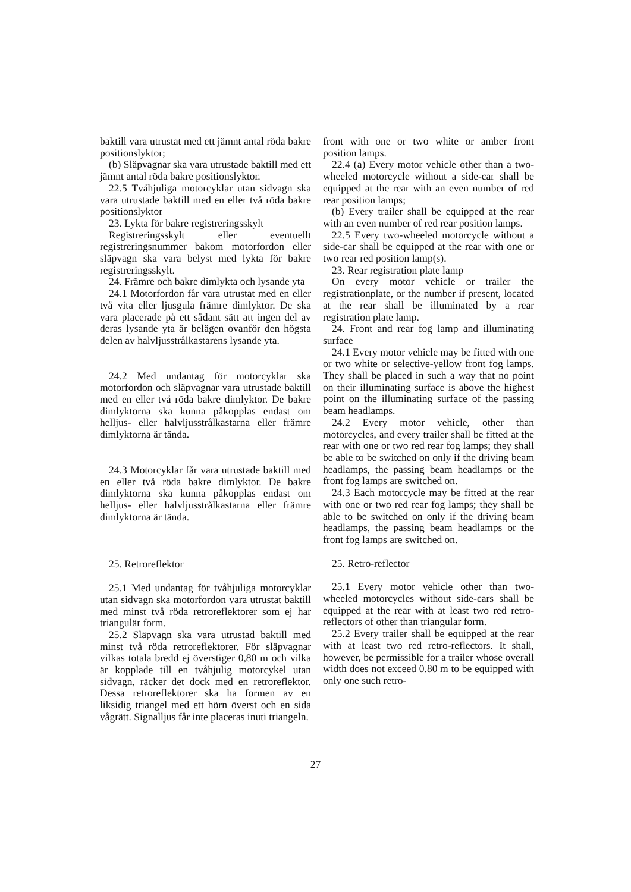baktill vara utrustat med ett jämnt antal röda bakre positionslyktor;
(b) Släpvagnar ska vara utrustade baktill med ett jämnt antal röda bakre positionslyktor.
22.5 Tvåhjuliga motorcyklar utan sidvagn ska vara utrustade baktill med en eller två röda bakre positionslyktor
23. Lykta för bakre registreringsskylt
Registreringsskylt eller eventuellt registreringsnummer bakom motorfordon eller släpvagn ska vara belyst med lykta för bakre registreringsskylt.
24. Främre och bakre dimlykta och lysande yta
24.1 Motorfordon får vara utrustat med en eller två vita eller ljusgula främre dimlyktor. De ska vara placerade på ett sådant sätt att ingen del av deras lysande yta är belägen ovanför den högsta delen av halvljusstrålkastarens lysande yta.
24.2 Med undantag för motorcyklar ska motorfordon och släpvagnar vara utrustade baktill med en eller två röda bakre dimlyktor. De bakre dimlyktorna ska kunna påkopplas endast om helljus- eller halvljusstrålkastarna eller främre dimlyktorna är tända.
24.3 Motorcyklar får vara utrustade baktill med en eller två röda bakre dimlyktor. De bakre dimlyktorna ska kunna påkopplas endast om helljus- eller halvljusstrålkastarna eller främre dimlyktorna är tända.
25. Retroreflektor
25.1 Med undantag för tvåhjuliga motorcyklar utan sidvagn ska motorfordon vara utrustat baktill med minst två röda retroreflektorer som ej har triangulär form.
25.2 Släpvagn ska vara utrustad baktill med minst två röda retroreflektorer. För släpvagnar vilkas totala bredd ej överstiger 0,80 m och vilka är kopplade till en tvåhjulig motorcykel utan sidvagn, räcker det dock med en retroreflektor. Dessa retroreflektorer ska ha formen av en liksidig triangel med ett hörn överst och en sida vågrätt. Signalljus får inte placeras inuti triangeln.
front with one or two white or amber front position lamps.
22.4 (a) Every motor vehicle other than a two-wheeled motorcycle without a side-car shall be equipped at the rear with an even number of red rear position lamps;
(b) Every trailer shall be equipped at the rear with an even number of red rear position lamps.
22.5 Every two-wheeled motorcycle without a side-car shall be equipped at the rear with one or two rear red position lamp(s).
23. Rear registration plate lamp
On every motor vehicle or trailer the registrationplate, or the number if present, located at the rear shall be illuminated by a rear registration plate lamp.
24. Front and rear fog lamp and illuminating surface
24.1 Every motor vehicle may be fitted with one or two white or selective-yellow front fog lamps. They shall be placed in such a way that no point on their illuminating surface is above the highest point on the illuminating surface of the passing beam headlamps.
24.2 Every motor vehicle, other than motorcycles, and every trailer shall be fitted at the rear with one or two red rear fog lamps; they shall be able to be switched on only if the driving beam headlamps, the passing beam headlamps or the front fog lamps are switched on.
24.3 Each motorcycle may be fitted at the rear with one or two red rear fog lamps; they shall be able to be switched on only if the driving beam headlamps, the passing beam headlamps or the front fog lamps are switched on.
25. Retro-reflector
25.1 Every motor vehicle other than two-wheeled motorcycles without side-cars shall be equipped at the rear with at least two red retro-reflectors of other than triangular form.
25.2 Every trailer shall be equipped at the rear with at least two red retro-reflectors. It shall, however, be permissible for a trailer whose overall width does not exceed 0.80 m to be equipped with only one such retro-
27